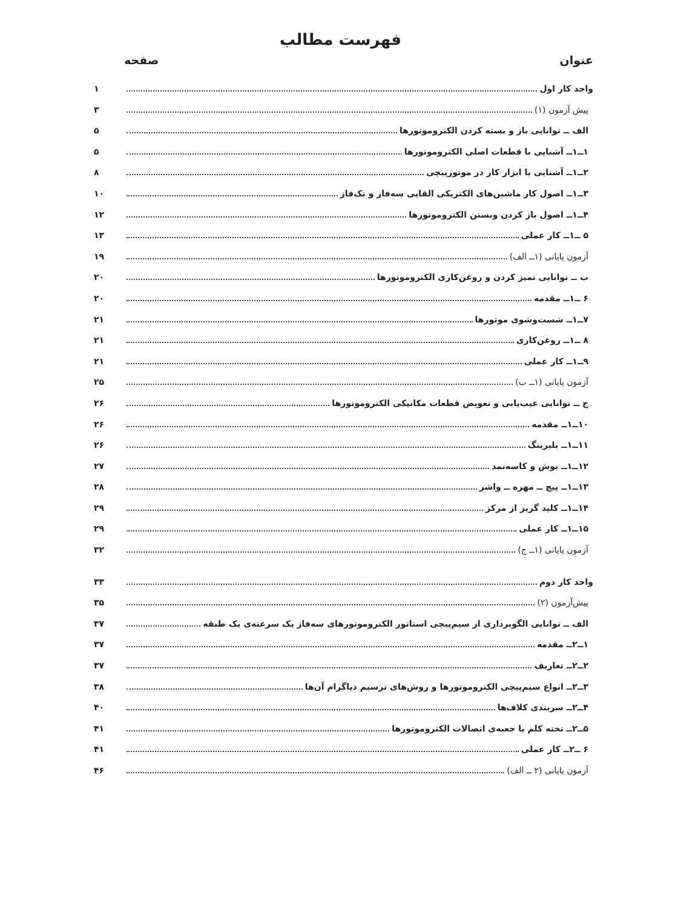فهرست مطالب
عنوان صفحه
واحد کار اول ۱
پیش آزمون (۱) ۳
الف ــ توانایی باز و بسته کردن الکتروموتورها ۵
۱ــ۱ــ آشنایی با قطعات اصلی الکتروموتورها ۵
۲ــ۱ــ آشنایی با ابزار کار در موتورپیچی ۸
۳ــ۱ــ اصول کار ماشین‌های الکتریکی القایی سه‌فاز و تک‌فاز ۱۰
۴ــ۱ــ اصول باز کردن وبستن الکتروموتورها ۱۲
۵ ــ۱ــ کار عملی ۱۳
آزمون پایانی (۱ــ الف) ۱۹
ب ــ توانایی تمیز کردن و روغن‌کاری الکتروموتورها ۲۰
۶ ــ۱ــ مقدمه ۲۰
۷ــ۱ــ شست‌وشوی موتورها ۲۱
۸ ــ۱ــ روغن‌کاری ۲۱
۹ــ۱ــ کار عملی ۲۱
آزمون پایانی (۱ــ ب) ۲۵
ج ــ توانایی عیب‌یابی و تعویض قطعات مکانیکی الکتروموتورها ۲۶
۱۰ــ۱ــ مقدمه ۲۶
۱۱ــ۱ــ بلبرینگ ۲۶
۱۲ــ۱ــ بوش و کاسه‌نمد ۲۷
۱۳ــ۱ــ پیچ ــ مهره ــ واشر ۲۸
۱۴ــ۱ــ کلید گریز از مرکز ۲۹
۱۵ــ۱ــ کار عملی ۲۹
آزمون پایانی (۱ــ ج) ۳۲
واحد کار دوم ۳۳
پیش‌آزمون (۲) ۳۵
الف ــ توانایی الگوبرداری از سیم‌پیچی استاتور الکتروموتورهای سه‌فاز یک سرعته‌ی یک طبقه ۳۷
۱ــ۲ــ مقدمه ۳۷
۲ــ۲ــ تعاریف ۳۷
۳ــ۲ــ انواع سیم‌پیچی الکتروموتورها و روش‌های ترسیم دیاگرام آن‌ها ۳۸
۴ــ۲ــ سربندی کلاف‌ها ۴۰
۵ــ۲ــ تخته کلم یا جعبه‌ی اتصالات الکتروموتورها ۴۱
۶ ــ۲ــ کار عملی ۴۱
آزمون پایانی (۲ ــ الف) ۴۶